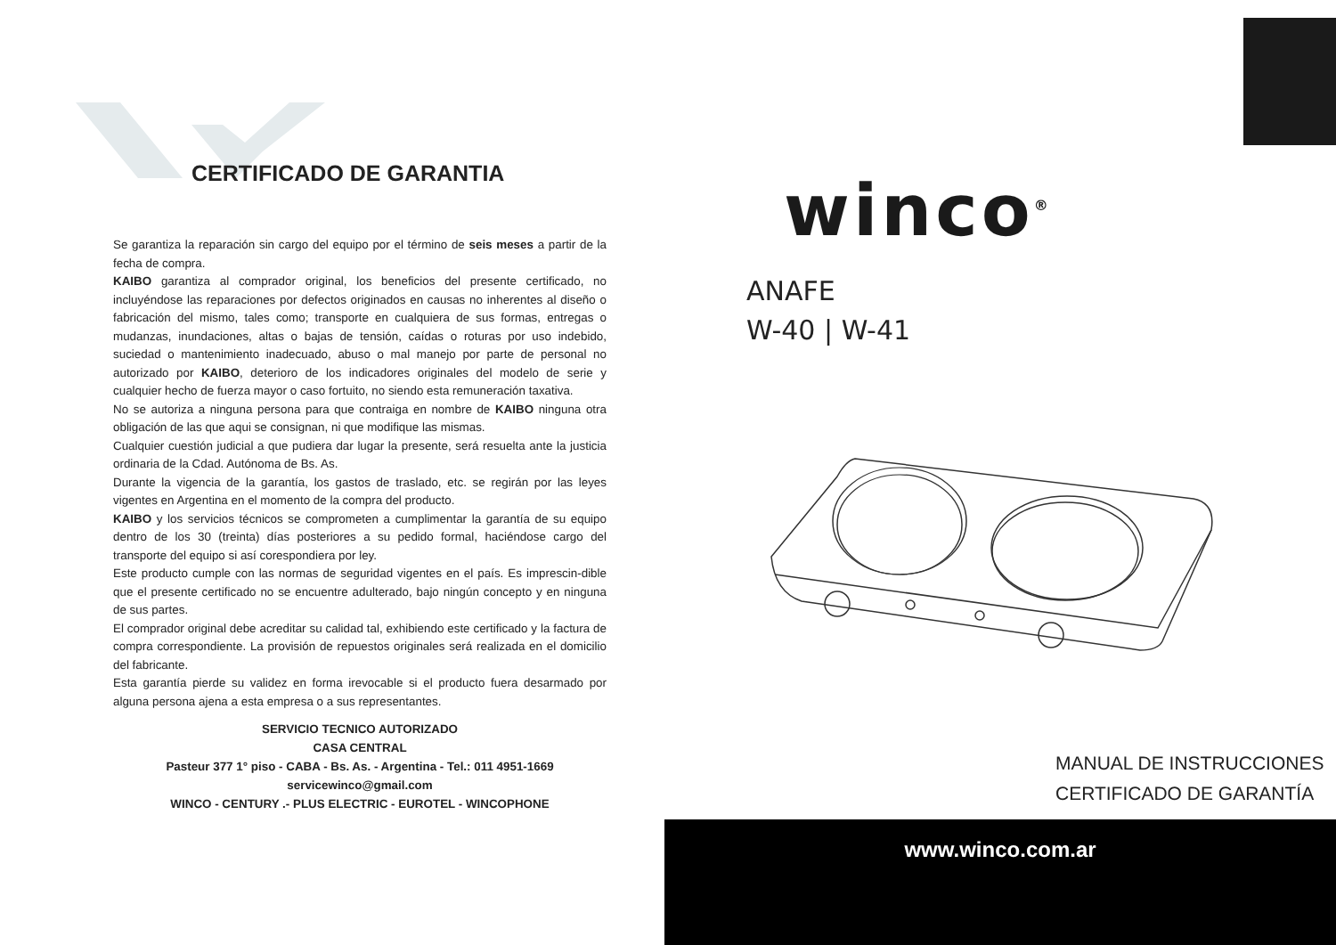CERTIFICADO DE GARANTIA
Se garantiza la reparación sin cargo del equipo por el término de seis meses a partir de la fecha de compra.
KAIBO garantiza al comprador original, los beneficios del presente certificado, no incluyéndose las reparaciones por defectos originados en causas no inherentes al diseño o fabricación del mismo, tales como; transporte en cualquiera de sus formas, entregas o mudanzas, inundaciones, altas o bajas de tensión, caídas o roturas por uso indebido, suciedad o mantenimiento inadecuado, abuso o mal manejo por parte de personal no autorizado por KAIBO, deterioro de los indicadores originales del modelo de serie y cualquier hecho de fuerza mayor o caso fortuito, no siendo esta remuneración taxativa.
No se autoriza a ninguna persona para que contraiga en nombre de KAIBO ninguna otra obligación de las que aqui se consignan, ni que modifique las mismas.
Cualquier cuestión judicial a que pudiera dar lugar la presente, será resuelta ante la justicia ordinaria de la Cdad. Autónoma de Bs. As.
Durante la vigencia de la garantía, los gastos de traslado, etc. se regirán por las leyes vigentes en Argentina en el momento de la compra del producto.
KAIBO y los servicios técnicos se comprometen a cumplimentar la garantía de su equipo dentro de los 30 (treinta) días posteriores a su pedido formal, haciéndose cargo del transporte del equipo si así corespondiera por ley.
Este producto cumple con las normas de seguridad vigentes en el país. Es imprescin-dible que el presente certificado no se encuentre adulterado, bajo ningún concepto y en ninguna de sus partes.
El comprador original debe acreditar su calidad tal, exhibiendo este certificado y la factura de compra correspondiente. La provisión de repuestos originales será realizada en el domicilio del fabricante.
Esta garantía pierde su validez en forma irevocable si el producto fuera desarmado por alguna persona ajena a esta empresa o a sus representantes.
SERVICIO TECNICO AUTORIZADO
CASA CENTRAL
Pasteur 377 1° piso - CABA - Bs. As. - Argentina - Tel.: 011 4951-1669
servicewinco@gmail.com
WINCO - CENTURY .- PLUS ELECTRIC - EUROTEL - WINCOPHONE
winco<sup>®</sup>
ANAFE
W-40 | W-41
MANUAL DE INSTRUCCIONES
CERTIFICADO DE GARANTÍA
www.winco.com.ar